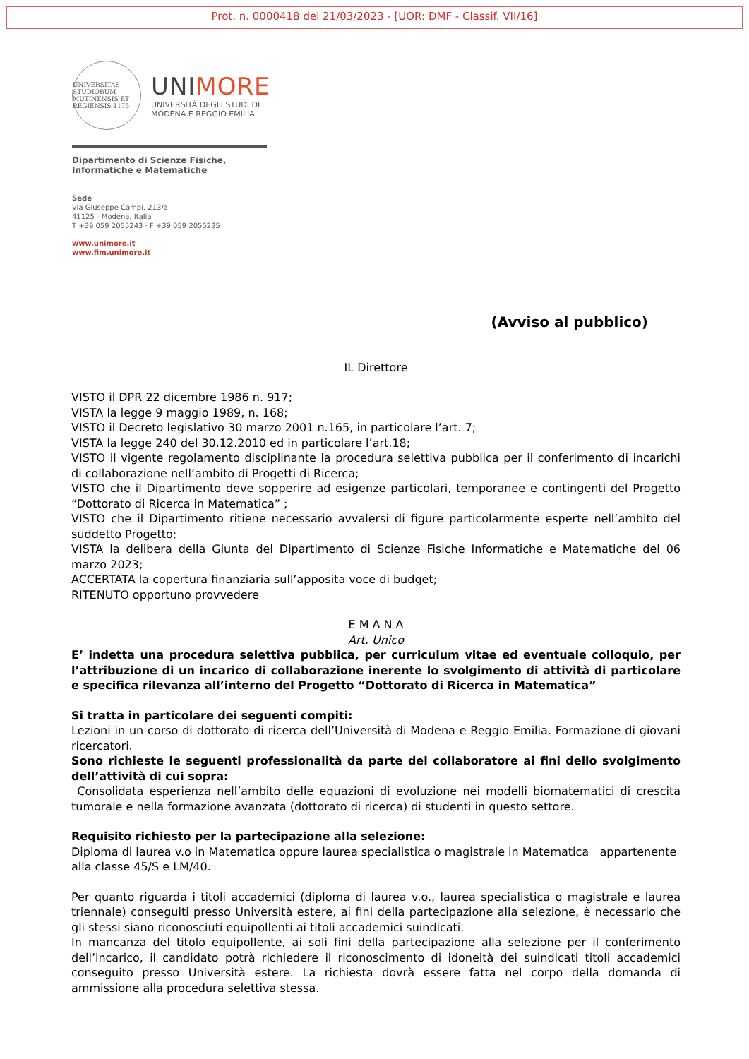Prot. n. 0000418 del 21/03/2023 - [UOR: DMF - Classif. VII/16]
UNIVERSITAS STUDIORUM MUTINENSIS ET REGIENSIS 1175
UNIMORE
UNIVERSITÀ DEGLI STUDI DI
MODENA E REGGIO EMILIA
Dipartimento di Scienze Fisiche,
Informatiche e Matematiche
Sede
Via Giuseppe Campi, 213/a
41125 - Modena, Italia
T +39 059 2055243 · F +39 059 2055235
www.unimore.it
www.fim.unimore.it
(Avviso al pubblico)
IL Direttore
VISTO il DPR 22 dicembre 1986 n. 917;
VISTA la legge 9 maggio 1989, n. 168;
VISTO il Decreto legislativo 30 marzo 2001 n.165, in particolare l’art. 7;
VISTA la legge 240 del 30.12.2010 ed in particolare l’art.18;
VISTO il vigente regolamento disciplinante la procedura selettiva pubblica per il conferimento di incarichi di collaborazione nell’ambito di Progetti di Ricerca;
VISTO che il Dipartimento deve sopperire ad esigenze particolari, temporanee e contingenti del Progetto “Dottorato di Ricerca in Matematica” ;
VISTO che il Dipartimento ritiene necessario avvalersi di figure particolarmente esperte nell’ambito del suddetto Progetto;
VISTA la delibera della Giunta del Dipartimento di Scienze Fisiche Informatiche e Matematiche del 06 marzo 2023;
ACCERTATA la copertura finanziaria sull’apposita voce di budget;
RITENUTO opportuno provvedere
E M A N A
Art. Unico
E’ indetta una procedura selettiva pubblica, per curriculum vitae ed eventuale colloquio, per l’attribuzione di un incarico di collaborazione inerente lo svolgimento di attività di particolare e specifica rilevanza all’interno del Progetto “Dottorato di Ricerca in Matematica”
Si tratta in particolare dei seguenti compiti:
Lezioni in un corso di dottorato di ricerca dell’Università di Modena e Reggio Emilia. Formazione di giovani ricercatori.
Sono richieste le seguenti professionalità da parte del collaboratore ai fini dello svolgimento dell’attività di cui sopra:
Consolidata esperienza nell’ambito delle equazioni di evoluzione nei modelli biomatematici di crescita tumorale e nella formazione avanzata (dottorato di ricerca) di studenti in questo settore.
Requisito richiesto per la partecipazione alla selezione:
Diploma di laurea v.o in Matematica oppure laurea specialistica o magistrale in Matematica appartenente alla classe 45/S e LM/40.
Per quanto riguarda i titoli accademici (diploma di laurea v.o., laurea specialistica o magistrale e laurea triennale) conseguiti presso Università estere, ai fini della partecipazione alla selezione, è necessario che gli stessi siano riconosciuti equipollenti ai titoli accademici suindicati.
In mancanza del titolo equipollente, ai soli fini della partecipazione alla selezione per il conferimento dell’incarico, il candidato potrà richiedere il riconoscimento di idoneità dei suindicati titoli accademici conseguito presso Università estere. La richiesta dovrà essere fatta nel corpo della domanda di ammissione alla procedura selettiva stessa.